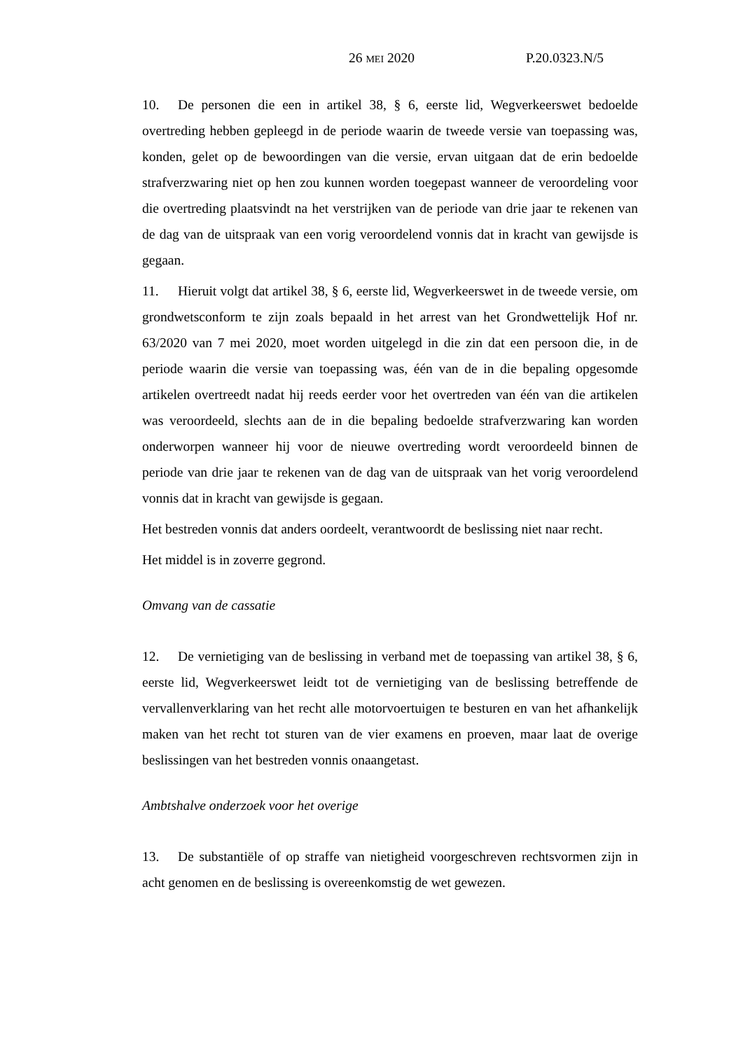26 MEI 2020 P.20.0323.N/5
10. De personen die een in artikel 38, § 6, eerste lid, Wegverkeerswet bedoelde overtreding hebben gepleegd in de periode waarin de tweede versie van toepassing was, konden, gelet op de bewoordingen van die versie, ervan uitgaan dat de erin bedoelde strafverzwaring niet op hen zou kunnen worden toegepast wanneer de veroordeling voor die overtreding plaatsvindt na het verstrijken van de periode van drie jaar te rekenen van de dag van de uitspraak van een vorig veroordelend vonnis dat in kracht van gewijsde is gegaan.
11. Hieruit volgt dat artikel 38, § 6, eerste lid, Wegverkeerswet in de tweede versie, om grondwetsconform te zijn zoals bepaald in het arrest van het Grondwettelijk Hof nr. 63/2020 van 7 mei 2020, moet worden uitgelegd in die zin dat een persoon die, in de periode waarin die versie van toepassing was, één van de in die bepaling opgesomde artikelen overtreedt nadat hij reeds eerder voor het overtreden van één van die artikelen was veroordeeld, slechts aan de in die bepaling bedoelde strafverzwaring kan worden onderworpen wanneer hij voor de nieuwe overtreding wordt veroordeeld binnen de periode van drie jaar te rekenen van de dag van de uitspraak van het vorig veroordelend vonnis dat in kracht van gewijsde is gegaan.
Het bestreden vonnis dat anders oordeelt, verantwoordt de beslissing niet naar recht.
Het middel is in zoverre gegrond.
Omvang van de cassatie
12. De vernietiging van de beslissing in verband met de toepassing van artikel 38, § 6, eerste lid, Wegverkeerswet leidt tot de vernietiging van de beslissing betreffende de vervallenverklaring van het recht alle motorvoertuigen te besturen en van het afhankelijk maken van het recht tot sturen van de vier examens en proeven, maar laat de overige beslissingen van het bestreden vonnis onaangetast.
Ambtshalve onderzoek voor het overige
13. De substantiële of op straffe van nietigheid voorgeschreven rechtsvormen zijn in acht genomen en de beslissing is overeenkomstig de wet gewezen.